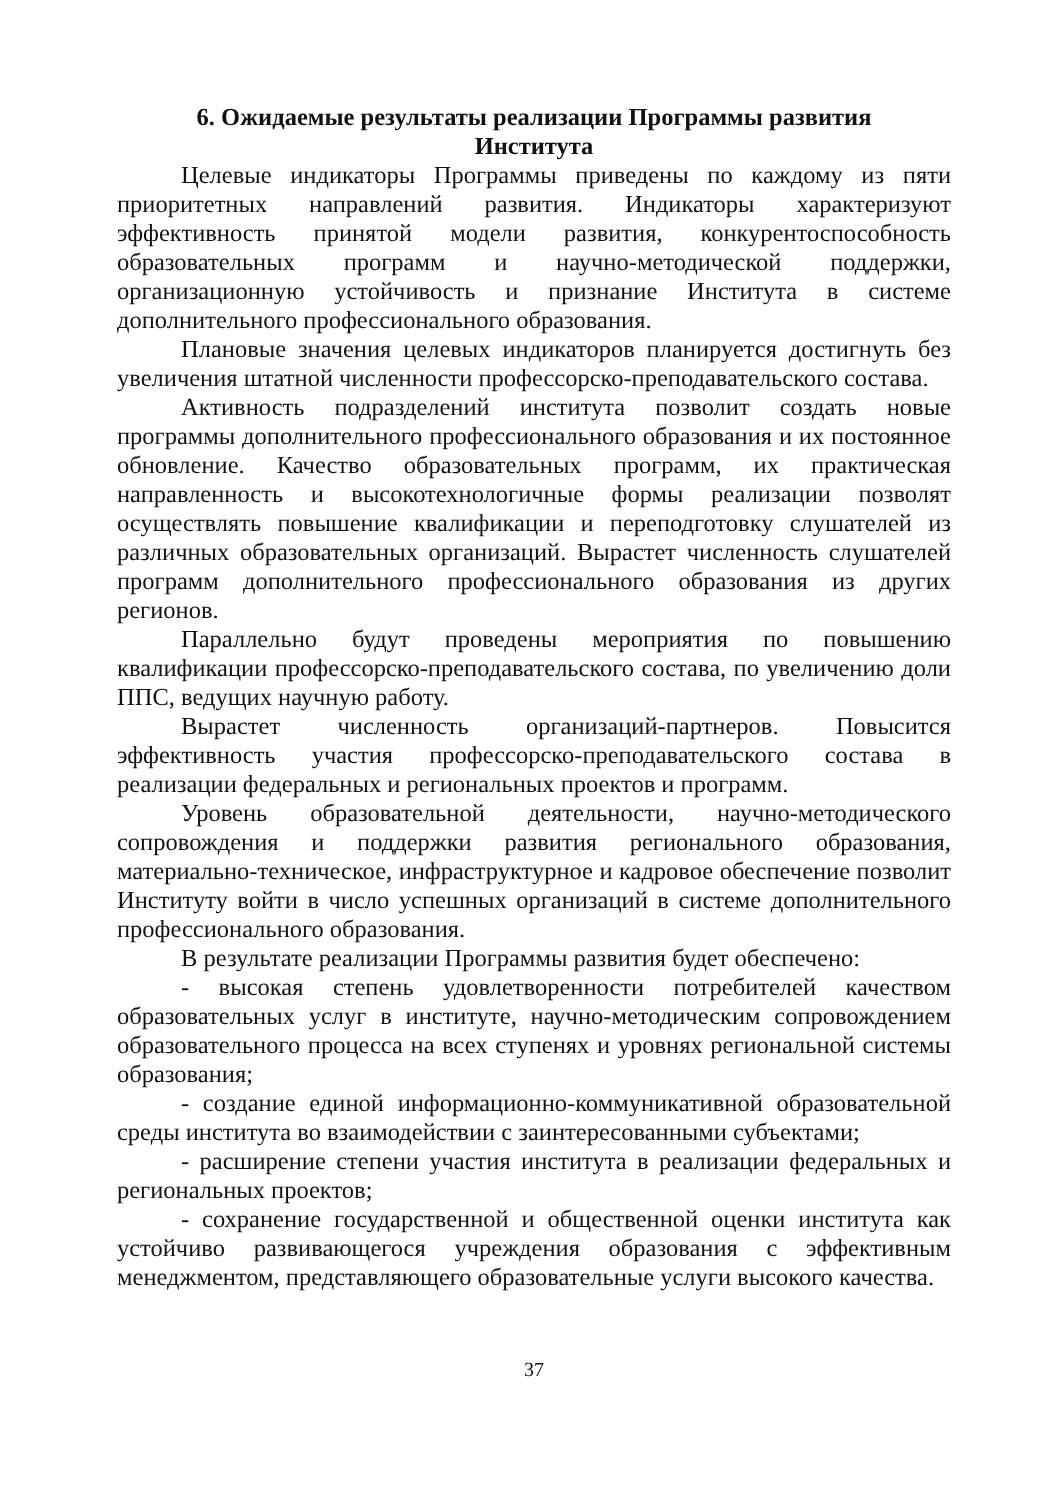6. Ожидаемые результаты реализации Программы развития
Института
Целевые индикаторы Программы приведены по каждому из пяти приоритетных направлений развития. Индикаторы характеризуют эффективность принятой модели развития, конкурентоспособность образовательных программ и научно-методической поддержки, организационную устойчивость и признание Института в системе дополнительного профессионального образования.
Плановые значения целевых индикаторов планируется достигнуть без увеличения штатной численности профессорско-преподавательского состава.
Активность подразделений института позволит создать новые программы дополнительного профессионального образования и их постоянное обновление. Качество образовательных программ, их практическая направленность и высокотехнологичные формы реализации позволят осуществлять повышение квалификации и переподготовку слушателей из различных образовательных организаций. Вырастет численность слушателей программ дополнительного профессионального образования из других регионов.
Параллельно будут проведены мероприятия по повышению квалификации профессорско-преподавательского состава, по увеличению доли ППС, ведущих научную работу.
Вырастет численность организаций-партнеров. Повысится эффективность участия профессорско-преподавательского состава в реализации федеральных и региональных проектов и программ.
Уровень образовательной деятельности, научно-методического сопровождения и поддержки развития регионального образования, материально-техническое, инфраструктурное и кадровое обеспечение позволит Институту войти в число успешных организаций в системе дополнительного профессионального образования.
В результате реализации Программы развития будет обеспечено:
- высокая степень удовлетворенности потребителей качеством образовательных услуг в институте, научно-методическим сопровождением образовательного процесса на всех ступенях и уровнях региональной системы образования;
- создание единой информационно-коммуникативной образовательной среды института во взаимодействии с заинтересованными субъектами;
- расширение степени участия института в реализации федеральных и региональных проектов;
- сохранение государственной и общественной оценки института как устойчиво развивающегося учреждения образования с эффективным менеджментом, представляющего образовательные услуги высокого качества.
37